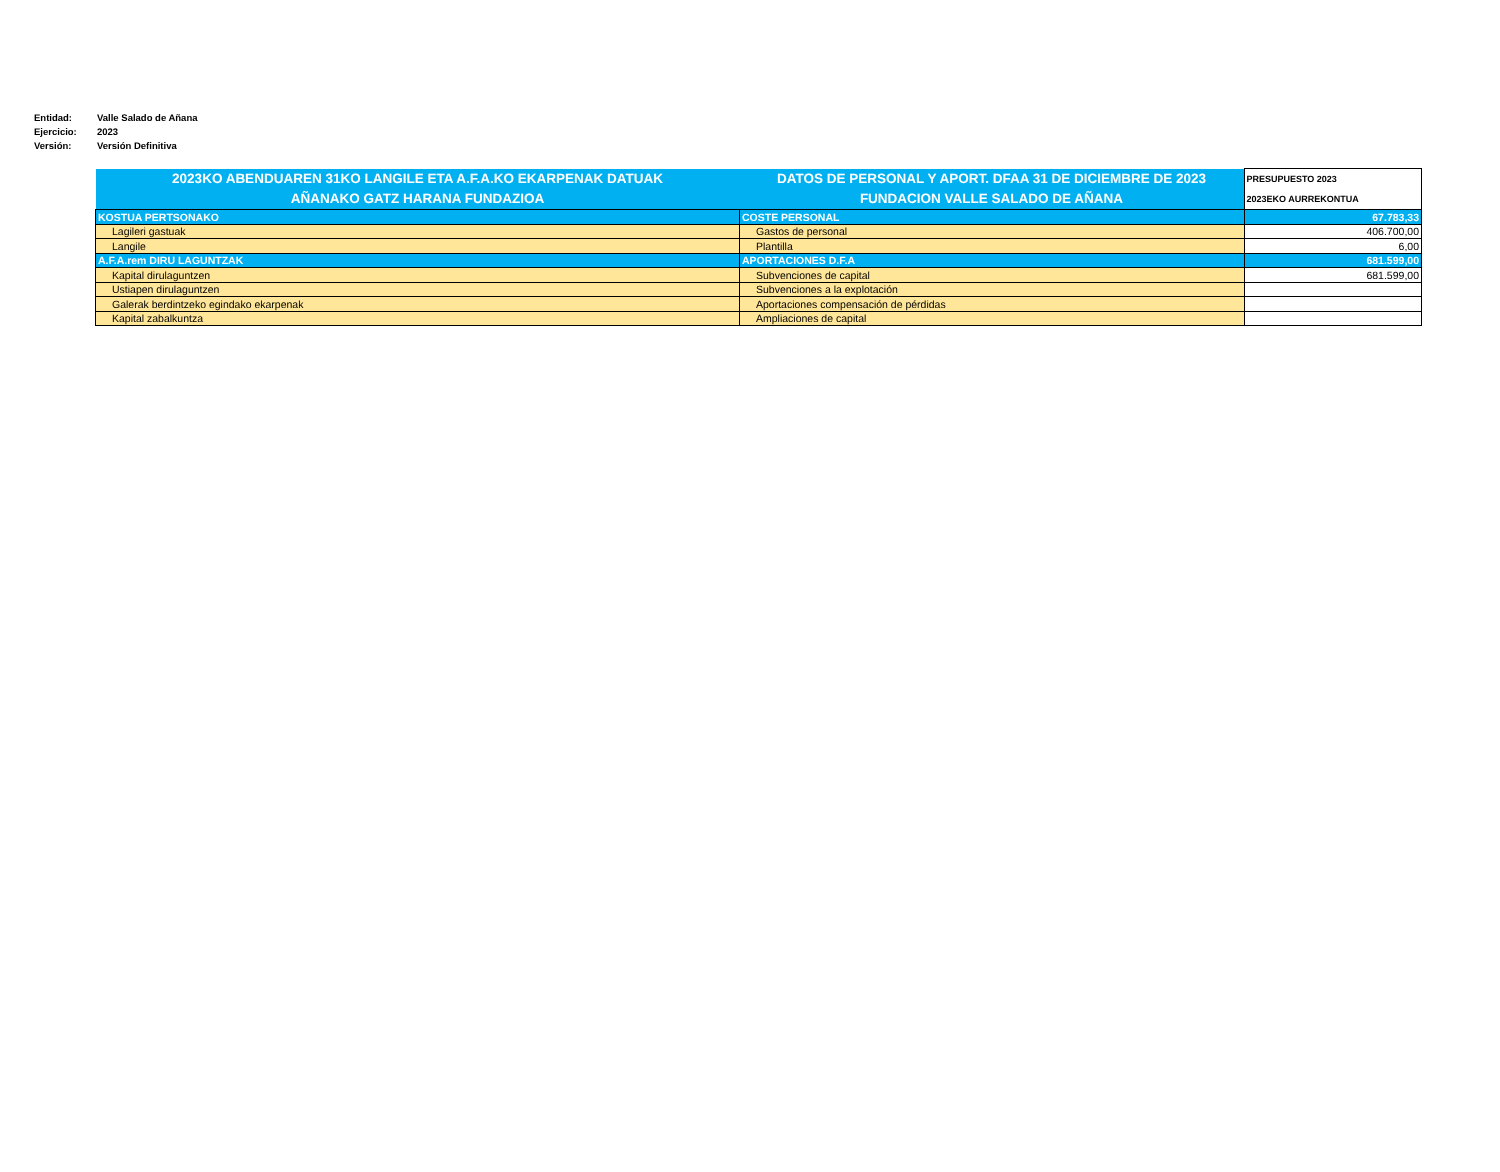Entidad: Valle Salado de Añana
Ejercicio: 2023
Versión: Versión Definitiva
| 2023KO ABENDUAREN 31KO LANGILE ETA A.F.A.KO EKARPENAK DATUAK AÑANAKO GATZ HARANA FUNDAZIOA | DATOS DE PERSONAL Y APORT. DFAA 31 DE DICIEMBRE DE 2023 FUNDACION VALLE SALADO DE AÑANA | PRESUPUESTO 2023 2023EKO AURREKONTUA |
| --- | --- | --- |
| KOSTUA PERTSONAKO | COSTE PERSONAL | 67.783,33 |
| Lagileri gastuak | Gastos de personal | 406.700,00 |
| Langile | Plantilla | 6,00 |
| A.F.A.rem DIRU LAGUNTZAK | APORTACIONES D.F.A | 681.599,00 |
| Kapital dirulaguntzen | Subvenciones de capital | 681.599,00 |
| Ustiapen dirulaguntzen | Subvenciones a la explotación | |
| Galerak berdintzeko egindako ekarpenak | Aportaciones compensación de pérdidas | |
| Kapital zabalkuntza | Ampliaciones de capital | |